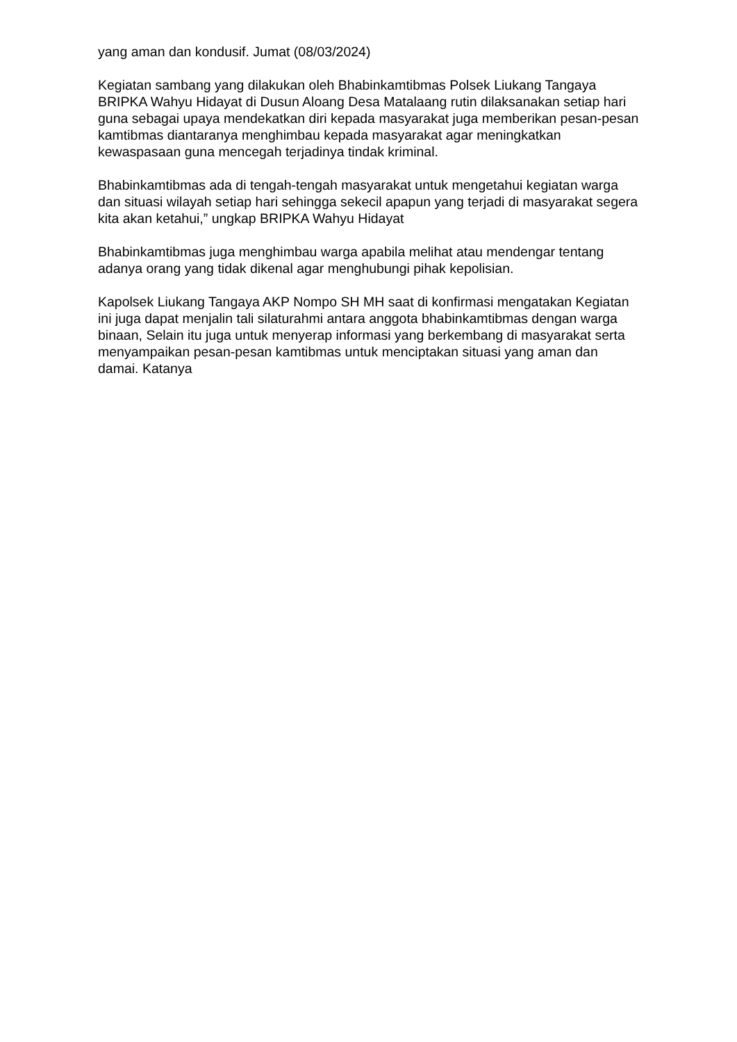yang aman dan kondusif. Jumat (08/03/2024)
Kegiatan sambang yang dilakukan oleh Bhabinkamtibmas Polsek Liukang Tangaya BRIPKA Wahyu Hidayat di Dusun Aloang Desa Matalaang rutin dilaksanakan setiap hari guna sebagai upaya mendekatkan diri kepada masyarakat juga memberikan pesan-pesan kamtibmas diantaranya menghimbau kepada masyarakat agar meningkatkan kewaspasaan guna mencegah terjadinya tindak kriminal.
Bhabinkamtibmas ada di tengah-tengah masyarakat untuk mengetahui kegiatan warga dan situasi wilayah setiap hari sehingga sekecil apapun yang terjadi di masyarakat segera kita akan ketahui,” ungkap BRIPKA Wahyu Hidayat
Bhabinkamtibmas juga menghimbau warga apabila melihat atau mendengar tentang adanya orang yang tidak dikenal agar menghubungi pihak kepolisian.
Kapolsek Liukang Tangaya AKP Nompo SH MH saat di konfirmasi mengatakan Kegiatan ini juga dapat menjalin tali silaturahmi antara anggota bhabinkamtibmas dengan warga binaan, Selain itu juga untuk menyerap informasi yang berkembang di masyarakat serta menyampaikan pesan-pesan kamtibmas untuk menciptakan situasi yang aman dan damai. Katanya